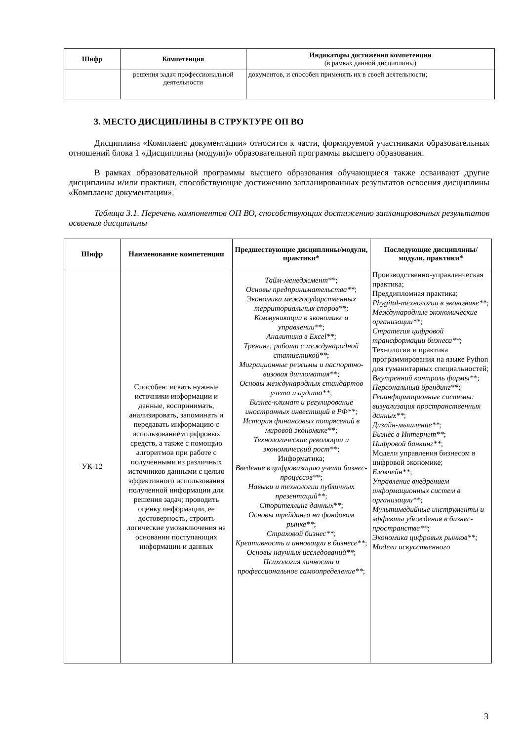| Шифр | Компетенция | Индикаторы достижения компетенции (в рамках данной дисциплины) |
| --- | --- | --- |
| | решения задач профессиональной деятельности | документов, и способен применять их в своей деятельности; |
3. МЕСТО ДИСЦИПЛИНЫ В СТРУКТУРЕ ОП ВО
Дисциплина «Комплаенс документации» относится к части, формируемой участниками образовательных отношений блока 1 «Дисциплины (модули)» образовательной программы высшего образования.
В рамках образовательной программы высшего образования обучающиеся также осваивают другие дисциплины и/или практики, способствующие достижению запланированных результатов освоения дисциплины «Комплаенс документации».
Таблица 3.1. Перечень компонентов ОП ВО, способствующих достижению запланированных результатов освоения дисциплины
| Шифр | Наименование компетенции | Предшествующие дисциплины/модули, практики* | Последующие дисциплины/модули, практики* |
| --- | --- | --- | --- |
| УК-12 | Способен: искать нужные источники информации и данные, воспринимать, анализировать, запоминать и передавать информацию с использованием цифровых средств, а также с помощью алгоритмов при работе с полученными из различных источников данными с целью эффективного использования полученной информации для решения задач; проводить оценку информации, ее достоверность, строить логические умозаключения на основании поступающих информации и данных | Тайм-менеджмент** ; Основы предпринимательства** ; Экономика межгосударственных территориальных споров** ; Коммуникации в экономике и управлении** ; Аналитика в Excel** ; Тренинг: работа с международной статистикой** ; Миграционные режимы и паспортно-визовая дипломатия** ; Основы международных стандартов учета и аудита** ; Бизнес-климат и регулирование иностранных инвестиций в РФ** ; История финансовых потрясений в мировой экономике** ; Технологические революции и экономический рост** ; Информатика; Введение в цифровизацию учета бизнес-процессов** ; Навыки и технологии публичных презентаций** ; Сторителлинг данных** ; Основы трейдинга на фондовом рынке** ; Страховой бизнес** ; Креативность и инновации в бизнесе** ; Основы научных исследований** ; Психология личности и профессиональное самоопределение** ; | Производственно-управленческая практика; Преддипломная практика; Phygital-технологии в экономике** ; Международные экономические организации** ; Стратегия цифровой трансформации бизнеса** ; Технологии и практика программирования на языке Python для гуманитарных специальностей; Внутренний контроль фирмы** ; Персональный брендинг** ; Геоинформационные системы: визуализация пространственных данных** ; Дизайн-мышление** ; Бизнес в Интернет** ; Цифровой банкинг** ; Модели управления бизнесом в цифровой экономике; Блокчейн** ; Управление внедрением информационных систем в организации** ; Мультимедийные инструменты и эффекты убеждения в бизнес-пространстве** ; Экономика цифровых рынков** ; Модели искусственного |
3